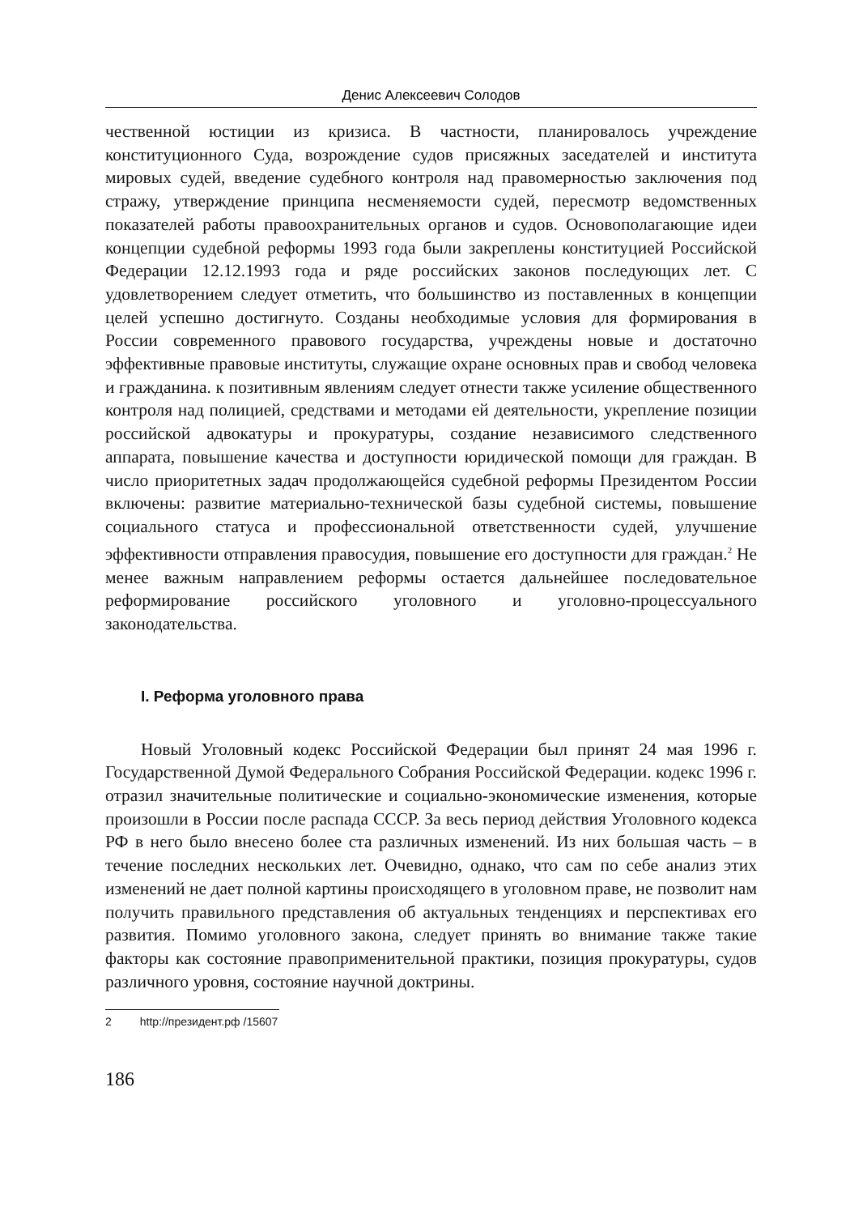Денис Алексеевич Солодов
чественной юстиции из кризиса. В частности, планировалось учреждение конституционного Суда, возрождение судов присяжных заседателей и института мировых судей, введение судебного контроля над правомерностью заключения под стражу, утверждение принципа несменяемости судей, пересмотр ведомственных показателей работы правоохранительных органов и судов. Основополагающие идеи концепции судебной реформы 1993 года были закреплены конституцией Российской Федерации 12.12.1993 года и ряде российских законов последующих лет. С удовлетворением следует отметить, что большинство из поставленных в концепции целей успешно достигнуто. Созданы необходимые условия для формирования в России современного правового государства, учреждены новые и достаточно эффективные правовые институты, служащие охране основных прав и свобод человека и гражданина. к позитивным явлениям следует отнести также усиление общественного контроля над полицией, средствами и методами ей деятельности, укрепление позиции российской адвокатуры и прокуратуры, создание независимого следственного аппарата, повышение качества и доступности юридической помощи для граждан. В число приоритетных задач продолжающейся судебной реформы Президентом России включены: развитие материально-технической базы судебной системы, повышение социального статуса и профессиональной ответственности судей, улучшение эффективности отправления правосудия, повышение его доступности для граждан.<sup>2</sup> Не менее важным направлением реформы остается дальнейшее последовательное реформирование российского уголовного и уголовно-процессуального законодательства.
I. Реформа уголовного права
Новый Уголовный кодекс Российской Федерации был принят 24 мая 1996 г. Государственной Думой Федерального Собрания Российской Федерации. кодекс 1996 г. отразил значительные политические и социально-экономические изменения, которые произошли в России после распада СССР. За весь период действия Уголовного кодекса РФ в него было внесено более ста различных изменений. Из них большая часть – в течение последних нескольких лет. Очевидно, однако, что сам по себе анализ этих изменений не дает полной картины происходящего в уголовном праве, не позволит нам получить правильного представления об актуальных тенденциях и перспективах его развития. Помимо уголовного закона, следует принять во внимание также такие факторы как состояние правоприменительной практики, позиция прокуратуры, судов различного уровня, состояние научной доктрины.
2 http://президент.рф /15607
186